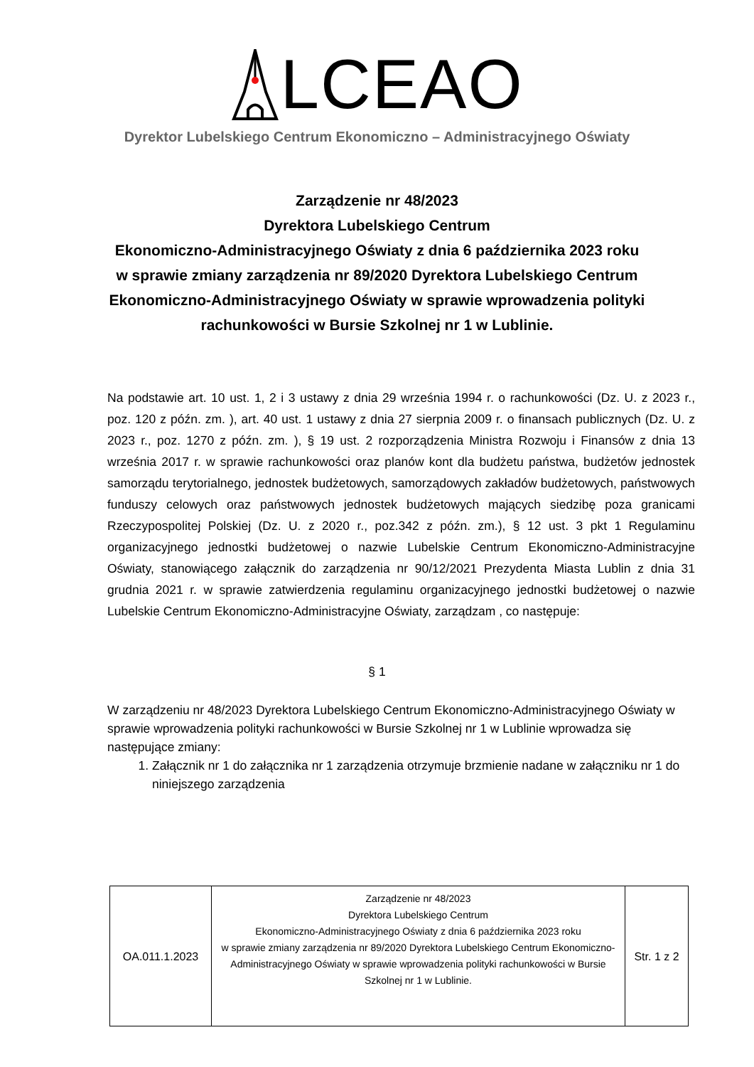LCEAO
Dyrektor Lubelskiego Centrum Ekonomiczno – Administracyjnego Oświaty
Zarządzenie nr 48/2023
Dyrektora Lubelskiego Centrum
Ekonomiczno-Administracyjnego Oświaty z dnia 6 października 2023 roku
w sprawie zmiany zarządzenia nr 89/2020 Dyrektora Lubelskiego Centrum Ekonomiczno-Administracyjnego Oświaty w sprawie wprowadzenia polityki rachunkowości w Bursie Szkolnej nr 1 w Lublinie.
Na podstawie art. 10 ust. 1, 2 i 3 ustawy z dnia 29 września 1994 r. o rachunkowości (Dz. U. z 2023 r., poz. 120 z późn. zm. ), art. 40 ust. 1 ustawy z dnia 27 sierpnia 2009 r. o finansach publicznych (Dz. U. z 2023 r., poz. 1270 z późn. zm. ), § 19 ust. 2 rozporządzenia Ministra Rozwoju i Finansów z dnia 13 września 2017 r. w sprawie rachunkowości oraz planów kont dla budżetu państwa, budżetów jednostek samorządu terytorialnego, jednostek budżetowych, samorządowych zakładów budżetowych, państwowych funduszy celowych oraz państwowych jednostek budżetowych mających siedzibę poza granicami Rzeczypospolitej Polskiej (Dz. U. z 2020 r., poz.342 z późn. zm.), § 12 ust. 3 pkt 1 Regulaminu organizacyjnego jednostki budżetowej o nazwie Lubelskie Centrum Ekonomiczno-Administracyjne Oświaty, stanowiącego załącznik do zarządzenia nr 90/12/2021 Prezydenta Miasta Lublin z dnia 31 grudnia 2021 r. w sprawie zatwierdzenia regulaminu organizacyjnego jednostki budżetowej o nazwie Lubelskie Centrum Ekonomiczno-Administracyjne Oświaty, zarządzam , co następuje:
§ 1
W zarządzeniu nr 48/2023 Dyrektora Lubelskiego Centrum Ekonomiczno-Administracyjnego Oświaty w sprawie wprowadzenia polityki rachunkowości w Bursie Szkolnej nr 1 w Lublinie wprowadza się następujące zmiany:
1. Załącznik nr 1 do załącznika nr 1 zarządzenia otrzymuje brzmienie nadane w załączniku nr 1 do niniejszego zarządzenia
| OA.011.1.2023 | Zarządzenie nr 48/2023 Dyrektora Lubelskiego Centrum Ekonomiczno-Administracyjnego Oświaty z dnia 6 października 2023 roku w sprawie zmiany zarządzenia nr 89/2020 Dyrektora Lubelskiego Centrum Ekonomiczno-Administracyjnego Oświaty w sprawie wprowadzenia polityki rachunkowości w Bursie Szkolnej nr 1 w Lublinie. | Str. 1 z 2 |